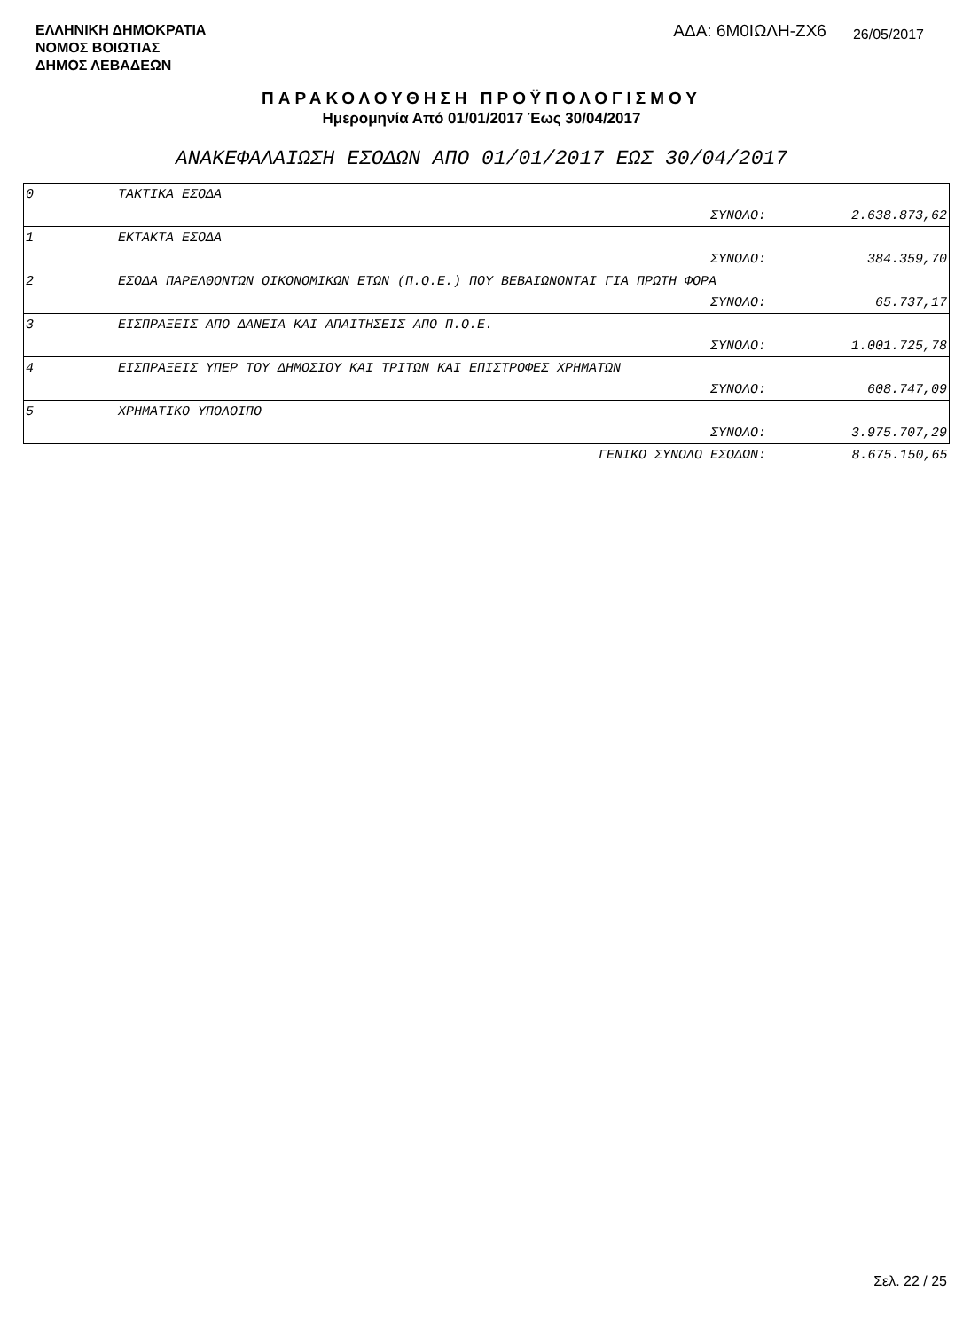ΕΛΛΗΝΙΚΗ ΔΗΜΟΚΡΑΤΙΑ
ΝΟΜΟΣ ΒΟΙΩΤΙΑΣ
ΔΗΜΟΣ ΛΕΒΑΔΕΩΝ
ΑΔΑ: 6Μ0ΙΩΛΗ-ΖΧ6
26/05/2017
ΠΑΡΑΚΟΛΟΥΘΗΣΗ ΠΡΟΫΠΟΛΟΓΙΣΜΟΥ
Ημερομηνία Από 01/01/2017 Έως 30/04/2017
ΑΝΑΚΕΦΑΛΑΙΩΣΗ ΕΣΟΔΩΝ ΑΠΟ 01/01/2017 ΕΩΣ 30/04/2017
| 0 | ΤΑΚΤΙΚΑ ΕΣΟΔΑ | | |
| | | ΣΥΝΟΛΟ: | 2.638.873,62 |
| 1 | ΕΚΤΑΚΤΑ ΕΣΟΔΑ | | |
| | | ΣΥΝΟΛΟ: | 384.359,70 |
| 2 | ΕΣΟΔΑ ΠΑΡΕΛΘΟΝΤΩΝ ΟΙΚΟΝΟΜΙΚΩΝ ΕΤΩΝ (Π.Ο.Ε.) ΠΟΥ ΒΕΒΑΙΩΝΟΝΤΑΙ ΓΙΑ ΠΡΩΤΗ ΦΟΡΑ | | |
| | | ΣΥΝΟΛΟ: | 65.737,17 |
| 3 | ΕΙΣΠΡΑΞΕΙΣ ΑΠΟ ΔΑΝΕΙΑ ΚΑΙ ΑΠΑΙΤΗΣΕΙΣ ΑΠΟ Π.Ο.Ε. | | |
| | | ΣΥΝΟΛΟ: | 1.001.725,78 |
| 4 | ΕΙΣΠΡΑΞΕΙΣ ΥΠΕΡ ΤΟΥ ΔΗΜΟΣΙΟΥ ΚΑΙ ΤΡΙΤΩΝ ΚΑΙ ΕΠΙΣΤΡΟΦΕΣ ΧΡΗΜΑΤΩΝ | | |
| | | ΣΥΝΟΛΟ: | 608.747,09 |
| 5 | ΧΡΗΜΑΤΙΚΟ ΥΠΟΛΟΙΠΟ | | |
| | | ΣΥΝΟΛΟ: | 3.975.707,29 |
| | | ΓΕΝΙΚΟ ΣΥΝΟΛΟ ΕΣΟΔΩΝ: | 8.675.150,65 |
Σελ. 22 / 25